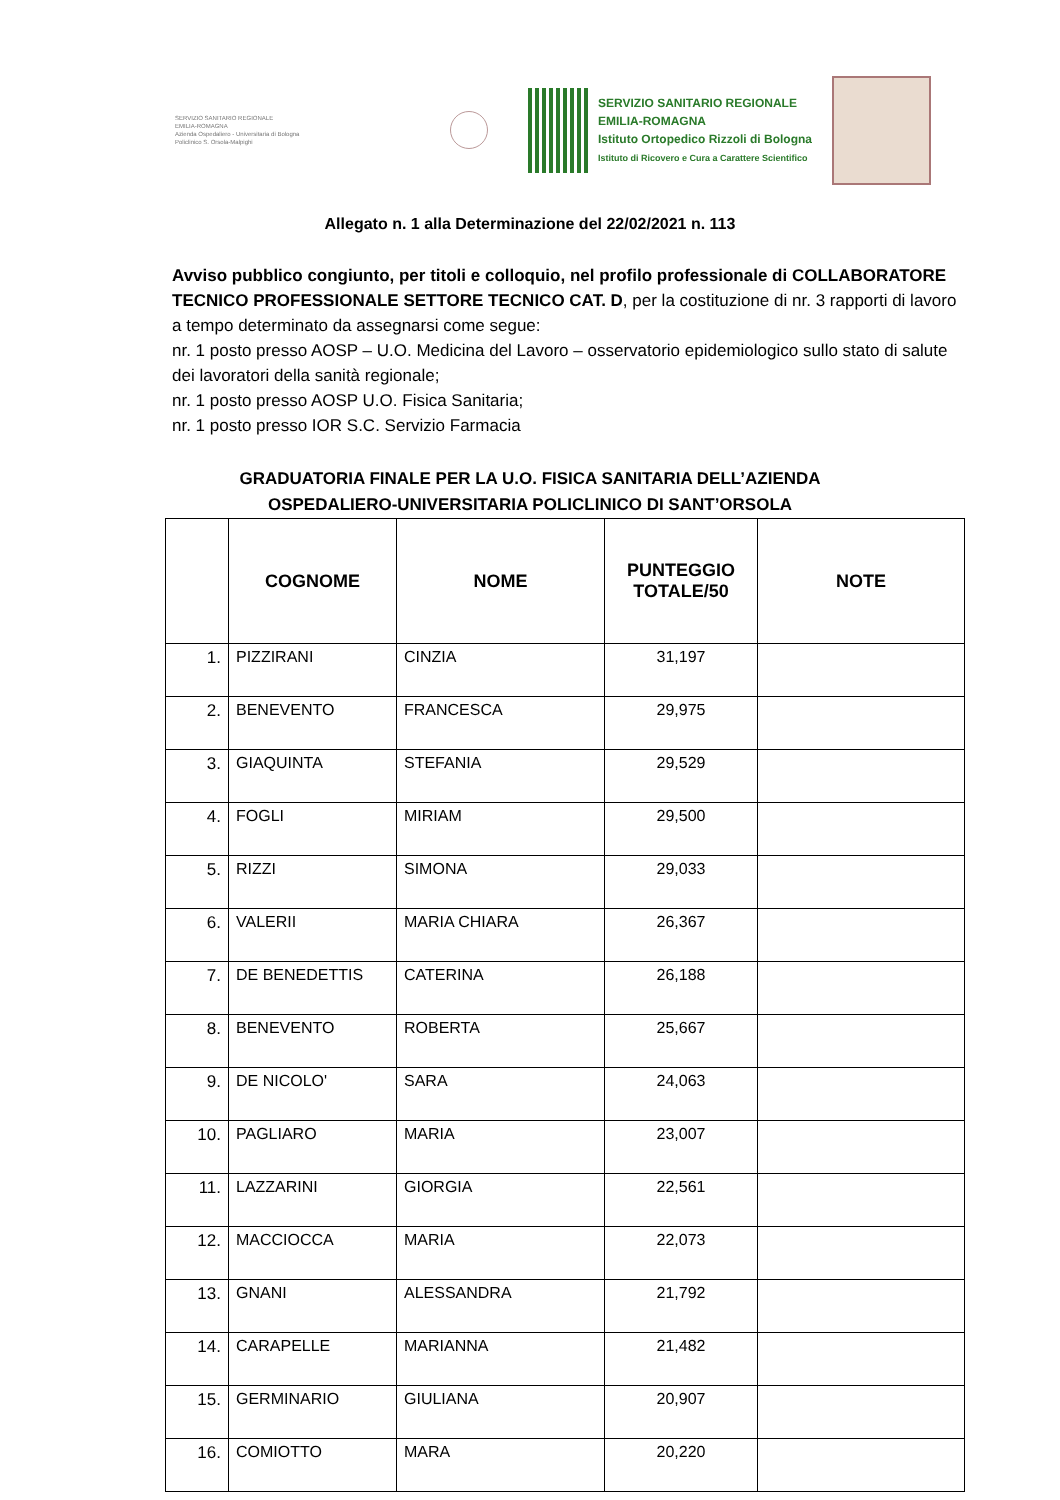SERVIZIO SANITARIO REGIONALE
EMILIA-ROMAGNA
Azienda Ospedaliero - Universitaria di Bologna
Policlinico S. Orsola-Malpighi
SERVIZIO SANITARIO REGIONALE
EMILIA-ROMAGNA
Istituto Ortopedico Rizzoli di Bologna
Istituto di Ricovero e Cura a Carattere Scientifico
Allegato n. 1 alla Determinazione del 22/02/2021 n. 113
Avviso pubblico congiunto, per titoli e colloquio, nel profilo professionale di COLLABORATORE TECNICO PROFESSIONALE SETTORE TECNICO CAT. D, per la costituzione di nr. 3 rapporti di lavoro a tempo determinato da assegnarsi come segue:
nr. 1 posto presso AOSP – U.O. Medicina del Lavoro – osservatorio epidemiologico sullo stato di salute dei lavoratori della sanità regionale;
nr. 1 posto presso AOSP U.O. Fisica Sanitaria;
nr. 1 posto presso IOR S.C. Servizio Farmacia
GRADUATORIA FINALE PER LA U.O. FISICA SANITARIA DELL’AZIENDA
OSPEDALIERO-UNIVERSITARIA POLICLINICO DI SANT’ORSOLA
| | COGNOME | NOME | PUNTEGGIO TOTALE/50 | NOTE |
| --- | --- | --- | --- | --- |
| 1. | PIZZIRANI | CINZIA | 31,197 | |
| 2. | BENEVENTO | FRANCESCA | 29,975 | |
| 3. | GIAQUINTA | STEFANIA | 29,529 | |
| 4. | FOGLI | MIRIAM | 29,500 | |
| 5. | RIZZI | SIMONA | 29,033 | |
| 6. | VALERII | MARIA CHIARA | 26,367 | |
| 7. | DE BENEDETTIS | CATERINA | 26,188 | |
| 8. | BENEVENTO | ROBERTA | 25,667 | |
| 9. | DE NICOLO' | SARA | 24,063 | |
| 10. | PAGLIARO | MARIA | 23,007 | |
| 11. | LAZZARINI | GIORGIA | 22,561 | |
| 12. | MACCIOCCA | MARIA | 22,073 | |
| 13. | GNANI | ALESSANDRA | 21,792 | |
| 14. | CARAPELLE | MARIANNA | 21,482 | |
| 15. | GERMINARIO | GIULIANA | 20,907 | |
| 16. | COMIOTTO | MARA | 20,220 | |